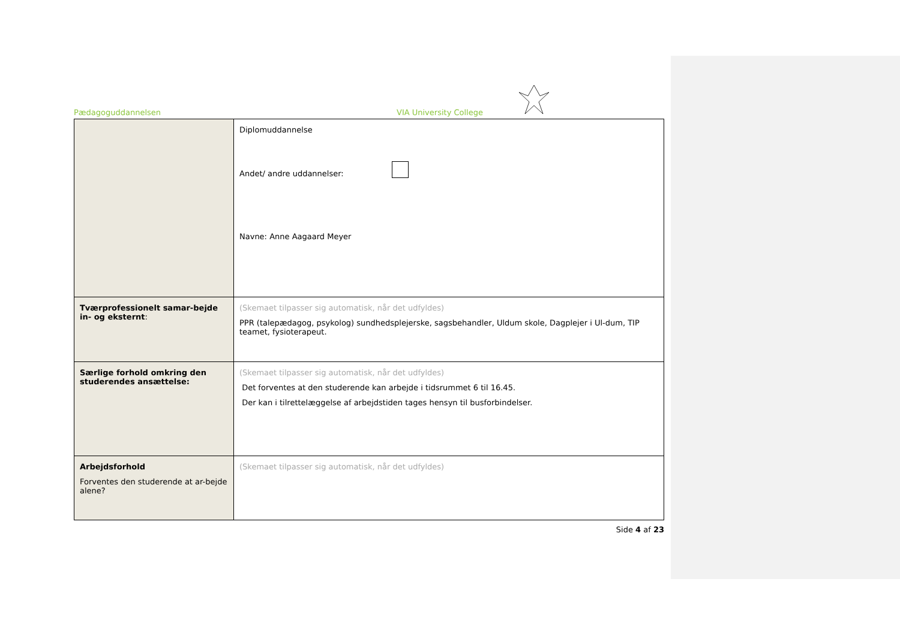Pædagoguddannelsen VIA University College
| | Diplomuddannelse Andet/ andre uddannelser: Navne: Anne Aagaard Meyer |
| Tværprofessionelt samar-bejde in- og eksternt : | (Skemaet tilpasser sig automatisk, når det udfyldes) PPR (talepædagog, psykolog) sundhedsplejerske, sagsbehandler, Uldum skole, Dagplejer i Ul-dum, TIP teamet, fysioterapeut. |
| Særlige forhold omkring den studerendes ansættelse: | (Skemaet tilpasser sig automatisk, når det udfyldes) Det forventes at den studerende kan arbejde i tidsrummet 6 til 16.45. Der kan i tilrettelæggelse af arbejdstiden tages hensyn til busforbindelser. |
| Arbejdsforhold Forventes den studerende at ar-bejde alene? | (Skemaet tilpasser sig automatisk, når det udfyldes) |
Side 4 af 23